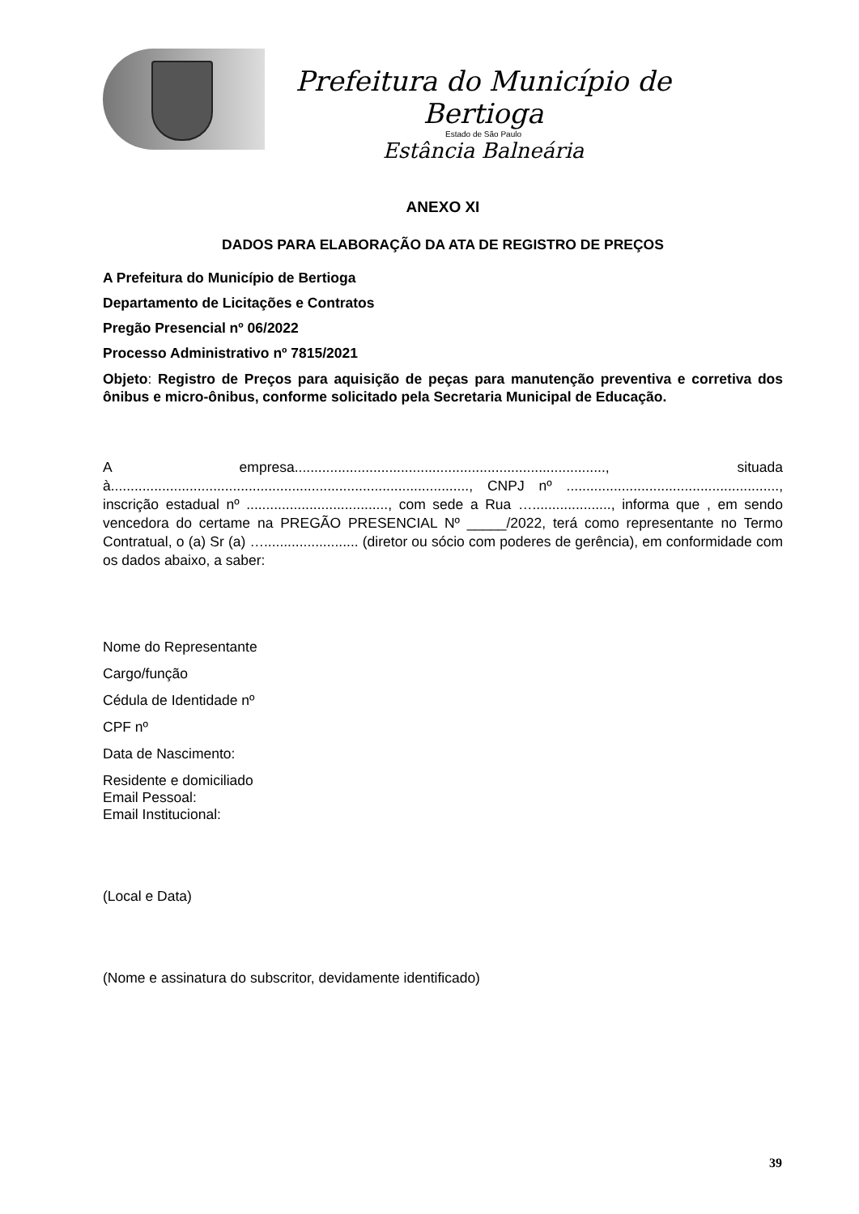Prefeitura do Município de Bertioga
Estado de São Paulo
Estância Balneária
ANEXO XI
DADOS PARA ELABORAÇÃO DA ATA DE REGISTRO DE PREÇOS
A Prefeitura do Município de Bertioga
Departamento de Licitações e Contratos
Pregão Presencial nº 06/2022
Processo Administrativo nº 7815/2021
Objeto: Registro de Preços para aquisição de peças para manutenção preventiva e corretiva dos ônibus e micro-ônibus, conforme solicitado pela Secretaria Municipal de Educação.
A empresa..............................................................................., situada à..........................................................................................., CNPJ nº ......................................................, inscrição estadual nº ...................................., com sede a Rua …...................., informa que , em sendo vencedora do certame na PREGÃO PRESENCIAL Nº _____/2022, terá como representante no Termo Contratual, o (a) Sr (a) …........................ (diretor ou sócio com poderes de gerência), em conformidade com os dados abaixo, a saber:
Nome do Representante
Cargo/função
Cédula de Identidade nº
CPF nº
Data de Nascimento:
Residente e domiciliado
Email Pessoal:
Email Institucional:
(Local e Data)
(Nome e assinatura do subscritor, devidamente identificado)
39